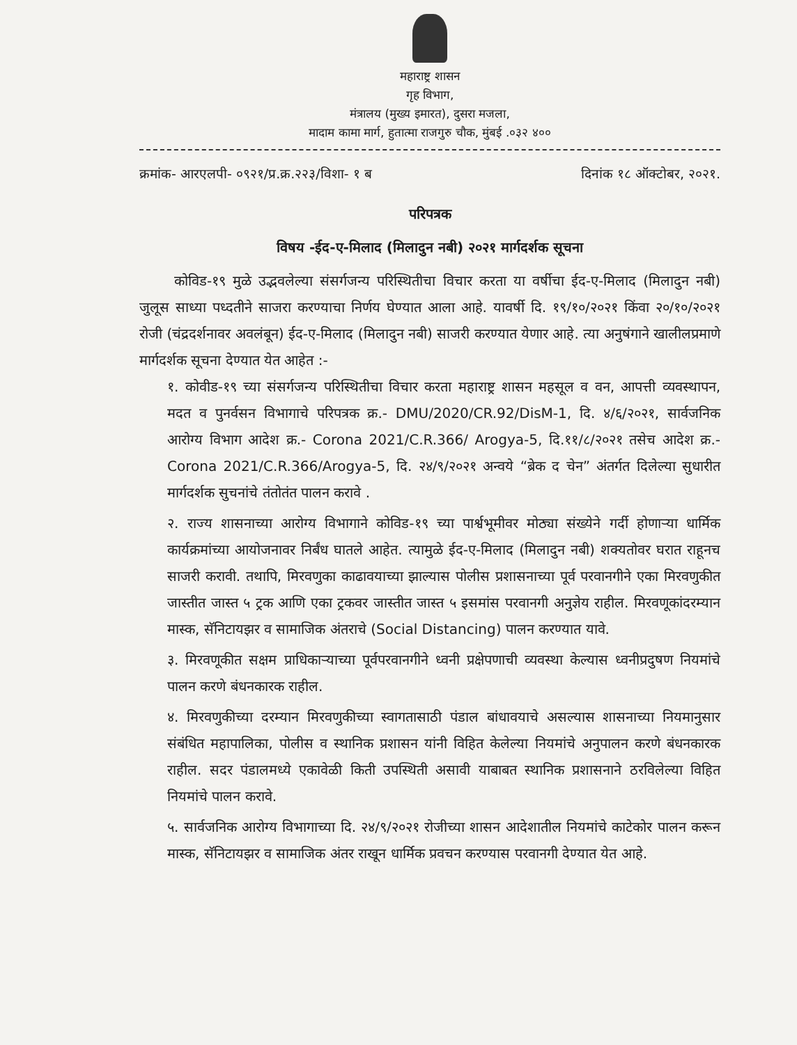महाराष्ट्र शासन
गृह विभाग,
मंत्रालय (मुख्य इमारत), दुसरा मजला,
मादाम कामा मार्ग, हुतात्मा राजगुरु चौक, मुंबई .०३२ ४००
क्रमांक- आरएलपी- ०९२१/प्र.क्र.२२३/विशा- १ ब दिनांक १८ ऑक्टोबर, २०२१.
परिपत्रक
विषय -ईद-ए-मिलाद (मिलादुन नबी) २०२१ मार्गदर्शक सूचना
कोविड-१९ मुळे उद्भवलेल्या संसर्गजन्य परिस्थितीचा विचार करता या वर्षीचा ईद-ए-मिलाद (मिलादुन नबी) जुलूस साध्या पध्दतीने साजरा करण्याचा निर्णय घेण्यात आला आहे. यावर्षी दि. १९/१०/२०२१ किंवा २०/१०/२०२१ रोजी (चंद्रदर्शनावर अवलंबून) ईद-ए-मिलाद (मिलादुन नबी) साजरी करण्यात येणार आहे. त्या अनुषंगाने खालीलप्रमाणे मार्गदर्शक सूचना देण्यात येत आहेत :-
१. कोवीड-१९ च्या संसर्गजन्य परिस्थितीचा विचार करता महाराष्ट्र शासन महसूल व वन, आपत्ती व्यवस्थापन, मदत व पुनर्वसन विभागाचे परिपत्रक क्र.- DMU/2020/CR.92/DisM-1, दि. ४/६/२०२१, सार्वजनिक आरोग्य विभाग आदेश क्र.- Corona 2021/C.R.366/ Arogya-5, दि.११/८/२०२१ तसेच आदेश क्र.- Corona 2021/C.R.366/Arogya-5, दि. २४/९/२०२१ अन्वये “ब्रेक द चेन” अंतर्गत दिलेल्या सुधारीत मार्गदर्शक सुचनांचे तंतोतंत पालन करावे .
२. राज्य शासनाच्या आरोग्य विभागाने कोविड-१९ च्या पार्श्वभूमीवर मोठ्या संख्येने गर्दी होणाऱ्या धार्मिक कार्यक्रमांच्या आयोजनावर निर्बंध घातले आहेत. त्यामुळे ईद-ए-मिलाद (मिलादुन नबी) शक्यतोवर घरात राहूनच साजरी करावी. तथापि, मिरवणुका काढावयाच्या झाल्यास पोलीस प्रशासनाच्या पूर्व परवानगीने एका मिरवणुकीत जास्तीत जास्त ५ ट्रक आणि एका ट्रकवर जास्तीत जास्त ५ इसमांस परवानगी अनुज्ञेय राहील. मिरवणूकांदरम्यान मास्क, सॅनिटायझर व सामाजिक अंतराचे (Social Distancing) पालन करण्यात यावे.
३. मिरवणूकीत सक्षम प्राधिकाऱ्याच्या पूर्वपरवानगीने ध्वनी प्रक्षेपणाची व्यवस्था केल्यास ध्वनीप्रदुषण नियमांचे पालन करणे बंधनकारक राहील.
४. मिरवणुकीच्या दरम्यान मिरवणुकीच्या स्वागतासाठी पंडाल बांधावयाचे असल्यास शासनाच्या नियमानुसार संबंधित महापालिका, पोलीस व स्थानिक प्रशासन यांनी विहित केलेल्या नियमांचे अनुपालन करणे बंधनकारक राहील. सदर पंडालमध्ये एकावेळी किती उपस्थिती असावी याबाबत स्थानिक प्रशासनाने ठरविलेल्या विहित नियमांचे पालन करावे.
५. सार्वजनिक आरोग्य विभागाच्या दि. २४/९/२०२१ रोजीच्या शासन आदेशातील नियमांचे काटेकोर पालन करून मास्क, सॅनिटायझर व सामाजिक अंतर राखून धार्मिक प्रवचन करण्यास परवानगी देण्यात येत आहे.